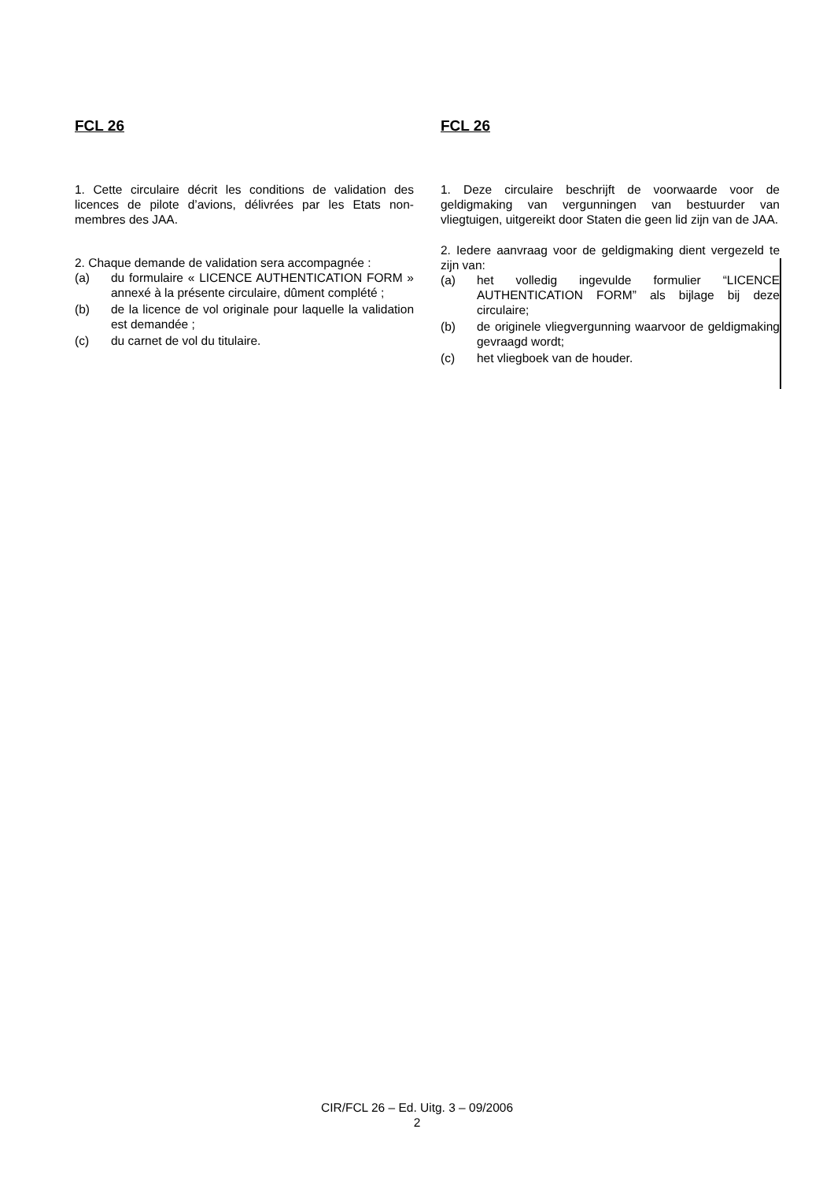FCL 26
1. Cette circulaire décrit les conditions de validation des licences de pilote d’avions, délivrées par les Etats non-membres des JAA.
2. Chaque demande de validation sera accompagnée :
(a) du formulaire « LICENCE AUTHENTICATION FORM » annexé à la présente circulaire, dûment complété ;
(b) de la licence de vol originale pour laquelle la validation est demandée ;
(c) du carnet de vol du titulaire.
FCL 26
1. Deze circulaire beschrijft de voorwaarde voor de geldigmaking van vergunningen van bestuurder van vliegtuigen, uitgereikt door Staten die geen lid zijn van de JAA.
2. Iedere aanvraag voor de geldigmaking dient vergezeld te zijn van:
(a) het volledig ingevulde formulier “LICENCE AUTHENTICATION FORM” als bijlage bij deze circulaire;
(b) de originele vliegvergunning waarvoor de geldigmaking gevraagd wordt;
(c) het vliegboek van de houder.
CIR/FCL 26 – Ed. Uitg. 3 – 09/2006
2